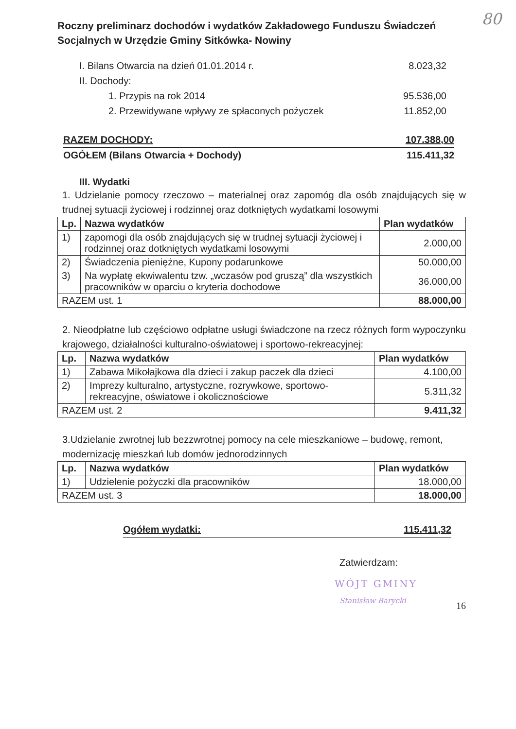80
Roczny preliminarz dochodów i wydatków Zakładowego Funduszu Świadczeń Socjalnych w Urzędzie Gminy Sitkówka- Nowiny
I. Bilans Otwarcia na dzień 01.01.2014 r. 8.023,32
II. Dochody:
1. Przypis na rok 2014 95.536,00
2. Przewidywane wpływy ze spłaconych pożyczek 11.852,00
RAZEM DOCHODY: 107.388,00
OGÓŁEM (Bilans Otwarcia + Dochody) 115.411,32
III. Wydatki
1. Udzielanie pomocy rzeczowo – materialnej oraz zapomóg dla osób znajdujących się w trudnej sytuacji życiowej i rodzinnej oraz dotkniętych wydatkami losowymi
| Lp. | Nazwa wydatków | Plan wydatków |
| --- | --- | --- |
| 1) | zapomogi dla osób znajdujących się w trudnej sytuacji życiowej i rodzinnej oraz dotkniętych wydatkami losowymi | 2.000,00 |
| 2) | Świadczenia pieniężne, Kupony podarunkowe | 50.000,00 |
| 3) | Na wypłatę ekwiwalentu tzw. „wczasów pod gruszą” dla wszystkich pracowników w oparciu o kryteria dochodowe | 36.000,00 |
| RAZEM ust. 1 | | 88.000,00 |
2. Nieodpłatne lub częściowo odpłatne usługi świadczone na rzecz różnych form wypoczynku krajowego, działalności kulturalno-oświatowej i sportowo-rekreacyjnej:
| Lp. | Nazwa wydatków | Plan wydatków |
| --- | --- | --- |
| 1) | Zabawa Mikołajkowa dla dzieci i zakup paczek dla dzieci | 4.100,00 |
| 2) | Imprezy kulturalno, artystyczne, rozrywkowe, sportowo-rekreacyjne, oświatowe i okolicznościowe | 5.311,32 |
| RAZEM ust. 2 | | 9.411,32 |
3.Udzielanie zwrotnej lub bezzwrotnej pomocy na cele mieszkaniowe – budowę, remont, modernizację mieszkań lub domów jednorodzinnych
| Lp. | Nazwa wydatków | Plan wydatków |
| --- | --- | --- |
| 1) | Udzielenie pożyczki dla pracowników | 18.000,00 |
| RAZEM ust. 3 | | 18.000,00 |
Ogółem wydatki: 115.411,32
Zatwierdzam:
WÓJT GMINY
Stanisław Barycki
16